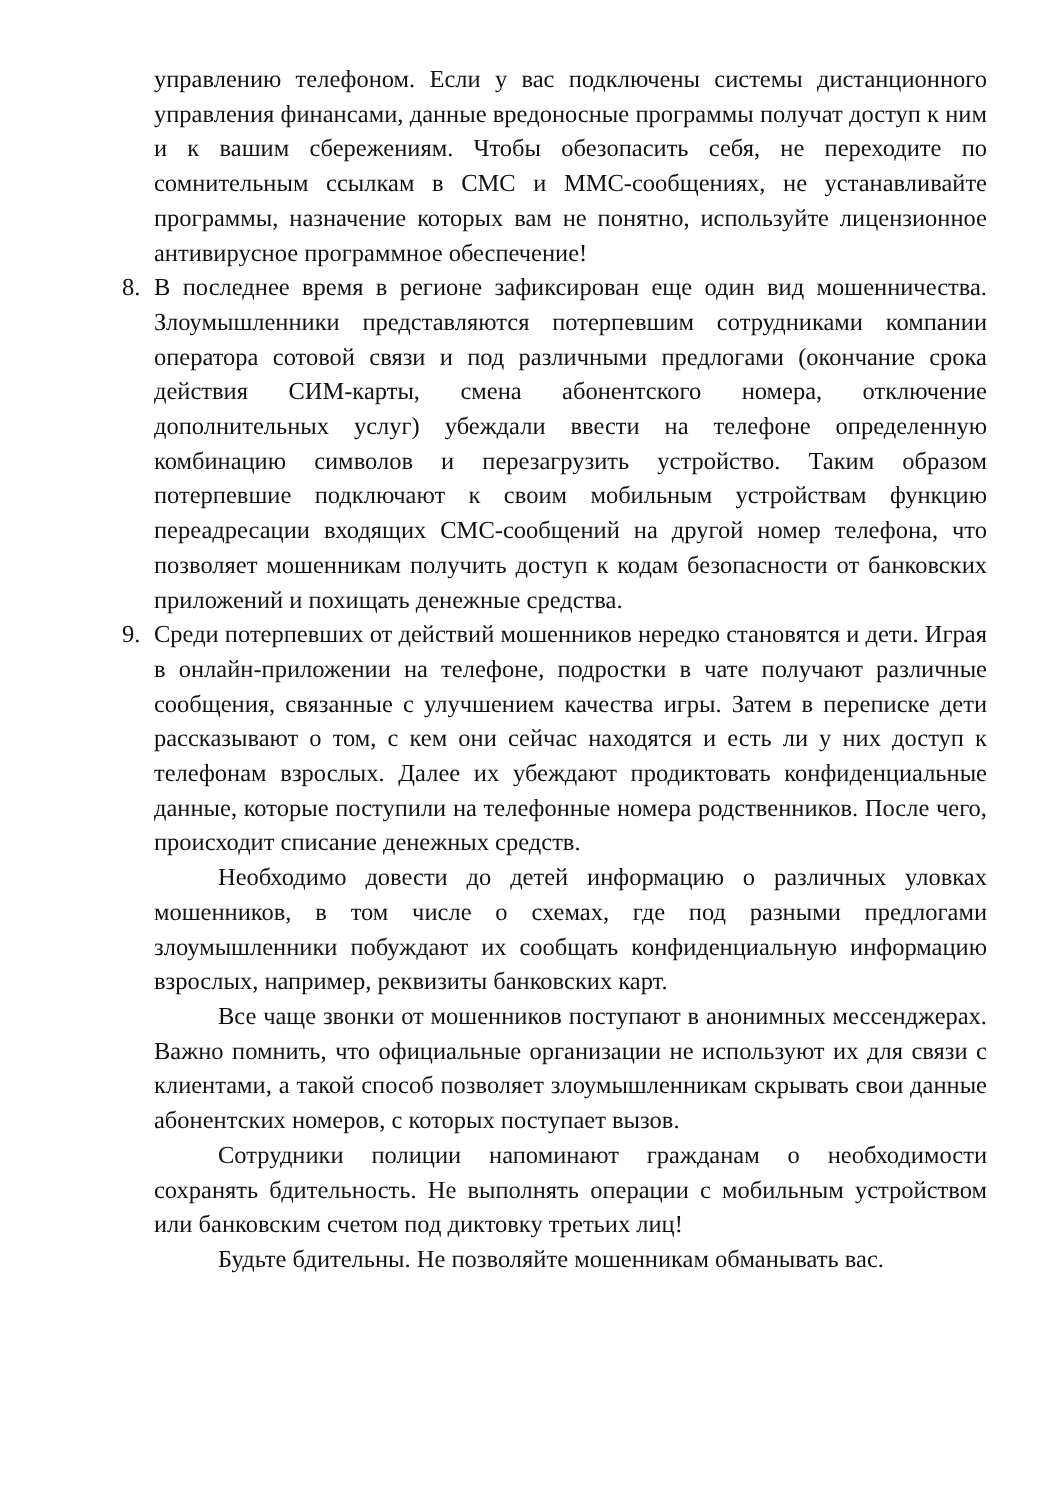управлению телефоном. Если у вас подключены системы дистанционного управления финансами, данные вредоносные программы получат доступ к ним и к вашим сбережениям. Чтобы обезопасить себя, не переходите по сомнительным ссылкам в СМС и ММС-сообщениях, не устанавливайте программы, назначение которых вам не понятно, используйте лицензионное антивирусное программное обеспечение!
8. В последнее время в регионе зафиксирован еще один вид мошенничества. Злоумышленники представляются потерпевшим сотрудниками компании оператора сотовой связи и под различными предлогами (окончание срока действия СИМ-карты, смена абонентского номера, отключение дополнительных услуг) убеждали ввести на телефоне определенную комбинацию символов и перезагрузить устройство. Таким образом потерпевшие подключают к своим мобильным устройствам функцию переадресации входящих СМС-сообщений на другой номер телефона, что позволяет мошенникам получить доступ к кодам безопасности от банковских приложений и похищать денежные средства.
9. Среди потерпевших от действий мошенников нередко становятся и дети. Играя в онлайн-приложении на телефоне, подростки в чате получают различные сообщения, связанные с улучшением качества игры. Затем в переписке дети рассказывают о том, с кем они сейчас находятся и есть ли у них доступ к телефонам взрослых. Далее их убеждают продиктовать конфиденциальные данные, которые поступили на телефонные номера родственников. После чего, происходит списание денежных средств.
Необходимо довести до детей информацию о различных уловках мошенников, в том числе о схемах, где под разными предлогами злоумышленники побуждают их сообщать конфиденциальную информацию взрослых, например, реквизиты банковских карт.
Все чаще звонки от мошенников поступают в анонимных мессенджерах. Важно помнить, что официальные организации не используют их для связи с клиентами, а такой способ позволяет злоумышленникам скрывать свои данные абонентских номеров, с которых поступает вызов.
Сотрудники полиции напоминают гражданам о необходимости сохранять бдительность. Не выполнять операции с мобильным устройством или банковским счетом под диктовку третьих лиц!
Будьте бдительны. Не позволяйте мошенникам обманывать вас.